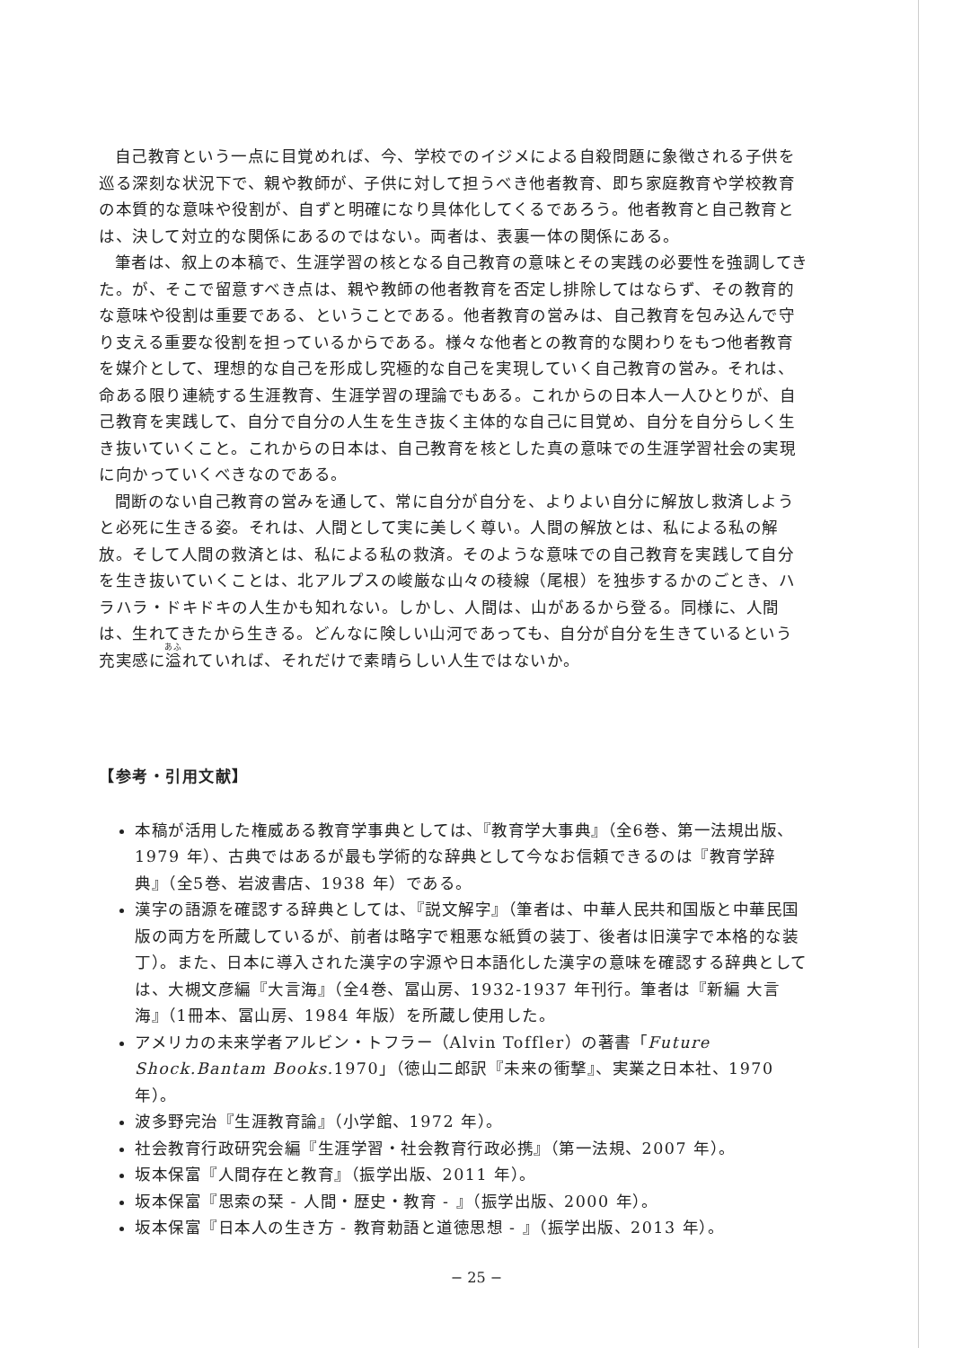自己教育という一点に目覚めれば、今、学校でのイジメによる自殺問題に象徴される子供を巡る深刻な状況下で、親や教師が、子供に対して担うべき他者教育、即ち家庭教育や学校教育の本質的な意味や役割が、自ずと明確になり具体化してくるであろう。他者教育と自己教育とは、決して対立的な関係にあるのではない。両者は、表裏一体の関係にある。
筆者は、叙上の本稿で、生涯学習の核となる自己教育の意味とその実践の必要性を強調してきた。が、そこで留意すべき点は、親や教師の他者教育を否定し排除してはならず、その教育的な意味や役割は重要である、ということである。他者教育の営みは、自己教育を包み込んで守り支える重要な役割を担っているからである。様々な他者との教育的な関わりをもつ他者教育を媒介として、理想的な自己を形成し究極的な自己を実現していく自己教育の営み。それは、命ある限り連続する生涯教育、生涯学習の理論でもある。これからの日本人一人ひとりが、自己教育を実践して、自分で自分の人生を生き抜く主体的な自己に目覚め、自分を自分らしく生き抜いていくこと。これからの日本は、自己教育を核とした真の意味での生涯学習社会の実現に向かっていくべきなのである。
間断のない自己教育の営みを通して、常に自分が自分を、よりよい自分に解放し救済しようと必死に生きる姿。それは、人間として実に美しく尊い。人間の解放とは、私による私の解放。そして人間の救済とは、私による私の救済。そのような意味での自己教育を実践して自分を生き抜いていくことは、北アルプスの峻厳な山々の稜線（尾根）を独歩するかのごとき、ハラハラ・ドキドキの人生かも知れない。しかし、人間は、山があるから登る。同様に、人間は、生れてきたから生きる。どんなに険しい山河であっても、自分が自分を生きているという充実感に溢れていれば、それだけで素晴らしい人生ではないか。
【参考・引用文献】
本稿が活用した権威ある教育学事典としては、『教育学大事典』（全6巻、第一法規出版、1979 年）、古典ではあるが最も学術的な辞典として今なお信頼できるのは『教育学辞典』（全5巻、岩波書店、1938 年）である。
漢字の語源を確認する辞典としては、『説文解字』（筆者は、中華人民共和国版と中華民国版の両方を所蔵しているが、前者は略字で粗悪な紙質の装丁、後者は旧漢字で本格的な装丁）。また、日本に導入された漢字の字源や日本語化した漢字の意味を確認する辞典としては、大槻文彦編『大言海』（全4巻、冨山房、1932-1937 年刊行。筆者は『新編 大言海』（1冊本、冨山房、1984 年版）を所蔵し使用した。
アメリカの未来学者アルビン・トフラー（Alvin Toffler）の著書「Future Shock.Bantam Books. 1970」（徳山二郎訳『未来の衝撃』、実業之日本社、1970 年）。
波多野完治『生涯教育論』（小学館、1972 年）。
社会教育行政研究会編『生涯学習・社会教育行政必携』（第一法規、2007 年）。
坂本保富『人間存在と教育』（振学出版、2011 年）。
坂本保富『思索の栞 - 人間・歴史・教育 - 』（振学出版、2000 年）。
坂本保富『日本人の生き方 - 教育勅語と道徳思想 - 』（振学出版、2013 年）。
− 25 −